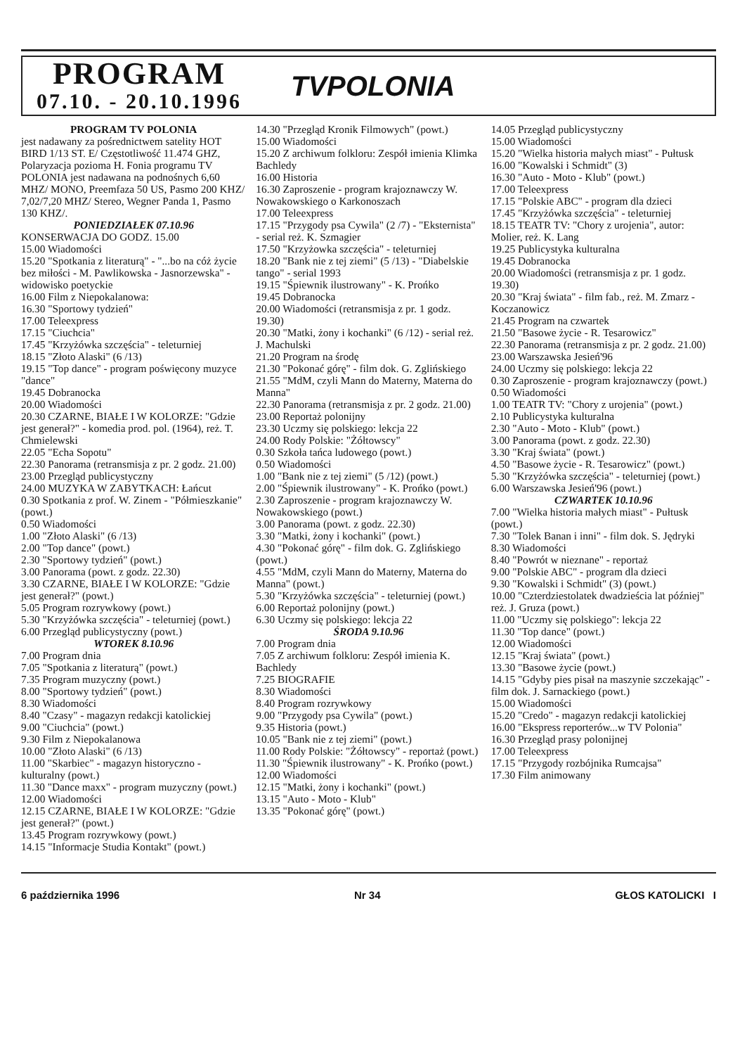PROGRAM
07.10. - 20.10.1996
TVPOLONIA
PROGRAM TV POLONIA
jest nadawany za pośrednictwem satelity HOT BIRD 1/13 ST. E/ Częstotliwość 11.474 GHZ, Polaryzacja pozioma H. Fonia programu TV POLONIA jest nadawana na podnośnych 6,60 MHZ/ MONO, Preemfaza 50 US, Pasmo 200 KHZ/ 7,02/7,20 MHZ/ Stereo, Wegner Panda 1, Pasmo 130 KHZ/.
PONIEDZIAŁEK 07.10.96
KONSERWACJA DO GODZ. 15.00
15.00 Wiadomości
15.20 "Spotkania z literaturą" - "...bo na cóż życie bez miłości - M. Pawlikowska - Jasnorzewska" - widowisko poetyckie
16.00 Film z Niepokalanowa:
16.30 "Sportowy tydzień"
17.00 Teleexpress
17.15 "Ciuchcia"
17.45 "Krzyżówka szczęścia" - teleturniej
18.15 "Złoto Alaski" (6 /13)
19.15 "Top dance" - program poświęcony muzyce "dance"
19.45 Dobranocka
20.00 Wiadomości
20.30 CZARNE, BIAŁE I W KOLORZE: "Gdzie jest generał?" - komedia prod. pol. (1964), reż. T. Chmielewski
22.05 "Echa Sopotu"
22.30 Panorama (retransmisja z pr. 2 godz. 21.00)
23.00 Przegląd publicystyczny
24.00 MUZYKA W ZABYTKACH: Łańcut
0.30 Spotkania z prof. W. Zinem - "Półmieszkanie" (powt.)
0.50 Wiadomości
1.00 "Złoto Alaski" (6 /13)
2.00 "Top dance" (powt.)
2.30 "Sportowy tydzień" (powt.)
3.00 Panorama (powt. z godz. 22.30)
3.30 CZARNE, BIAŁE I W KOLORZE: "Gdzie jest generał?" (powt.)
5.05 Program rozrywkowy (powt.)
5.30 "Krzyżówka szczęścia" - teleturniej (powt.)
6.00 Przegląd publicystyczny (powt.)
WTOREK 8.10.96
7.00 Program dnia
7.05 "Spotkania z literaturą" (powt.)
7.35 Program muzyczny (powt.)
8.00 "Sportowy tydzień" (powt.)
8.30 Wiadomości
8.40 "Czasy" - magazyn redakcji katolickiej
9.00 "Ciuchcia" (powt.)
9.30 Film z Niepokalanowa
10.00 "Złoto Alaski" (6 /13)
11.00 "Skarbiec" - magazyn historyczno - kulturalny (powt.)
11.30 "Dance maxx" - program muzyczny (powt.)
12.00 Wiadomości
12.15 CZARNE, BIAŁE I W KOLORZE: "Gdzie jest generał?" (powt.)
13.45 Program rozrywkowy (powt.)
14.15 "Informacje Studia Kontakt" (powt.)
14.30 "Przegląd Kronik Filmowych" (powt.)
15.00 Wiadomości
15.20 Z archiwum folkloru: Zespół imienia Klimka Bachledy
16.00 Historia
16.30 Zaproszenie - program krajoznawczy W. Nowakowskiego o Karkonoszach
17.00 Teleexpress
17.15 "Przygody psa Cywila" (2 /7) - "Eksternista" - serial reż. K. Szmagier
17.50 "Krzyżowka szczęścia" - teleturniej
18.20 "Bank nie z tej ziemi" (5 /13) - "Diabelskie tango" - serial 1993
19.15 "Śpiewnik ilustrowany" - K. Prońko
19.45 Dobranocka
20.00 Wiadomości (retransmisja z pr. 1 godz. 19.30)
20.30 "Matki, żony i kochanki" (6 /12) - serial reż. J. Machulski
21.20 Program na środę
21.30 "Pokonać górę" - film dok. G. Zglińskiego
21.55 "MdM, czyli Mann do Materny, Materna do Manna"
22.30 Panorama (retransmisja z pr. 2 godz. 21.00)
23.00 Reportaż polonijny
23.30 Uczmy się polskiego: lekcja 22
24.00 Rody Polskie: "Żółtowscy"
0.30 Szkoła tańca ludowego (powt.)
0.50 Wiadomości
1.00 "Bank nie z tej ziemi" (5 /12) (powt.)
2.00 "Śpiewnik ilustrowany" - K. Prońko (powt.)
2.30 Zaproszenie - program krajoznawczy W. Nowakowskiego (powt.)
3.00 Panorama (powt. z godz. 22.30)
3.30 "Matki, żony i kochanki" (powt.)
4.30 "Pokonać górę" - film dok. G. Zglińskiego (powt.)
4.55 "MdM, czyli Mann do Materny, Materna do Manna" (powt.)
5.30 "Krzyżówka szczęścia" - teleturniej (powt.)
6.00 Reportaż polonijny (powt.)
6.30 Uczmy się polskiego: lekcja 22
ŚRODA 9.10.96
7.00 Program dnia
7.05 Z archiwum folkloru: Zespół imienia K. Bachledy
7.25 BIOGRAFIE
8.30 Wiadomości
8.40 Program rozrywkowy
9.00 "Przygody psa Cywila" (powt.)
9.35 Historia (powt.)
10.05 "Bank nie z tej ziemi" (powt.)
11.00 Rody Polskie: "Żółtowscy" - reportaż (powt.)
11.30 "Śpiewnik ilustrowany" - K. Prońko (powt.)
12.00 Wiadomości
12.15 "Matki, żony i kochanki" (powt.)
13.15 "Auto - Moto - Klub"
13.35 "Pokonać górę" (powt.)
14.05 Przegląd publicystyczny
15.00 Wiadomości
15.20 "Wielka historia małych miast" - Pułtusk
16.00 "Kowalski i Schmidt" (3)
16.30 "Auto - Moto - Klub" (powt.)
17.00 Teleexpress
17.15 "Polskie ABC" - program dla dzieci
17.45 "Krzyżówka szczęścia" - teleturniej
18.15 TEATR TV: "Chory z urojenia", autor: Molier, reż. K. Lang
19.25 Publicystyka kulturalna
19.45 Dobranocka
20.00 Wiadomości (retransmisja z pr. 1 godz. 19.30)
20.30 "Kraj świata" - film fab., reż. M. Zmarz - Koczanowicz
21.45 Program na czwartek
21.50 "Basowe życie - R. Tesarowicz"
22.30 Panorama (retransmisja z pr. 2 godz. 21.00)
23.00 Warszawska Jesień'96
24.00 Uczmy się polskiego: lekcja 22
0.30 Zaproszenie - program krajoznawczy (powt.)
0.50 Wiadomości
1.00 TEATR TV: "Chory z urojenia" (powt.)
2.10 Publicystyka kulturalna
2.30 "Auto - Moto - Klub" (powt.)
3.00 Panorama (powt. z godz. 22.30)
3.30 "Kraj świata" (powt.)
4.50 "Basowe życie - R. Tesarowicz" (powt.)
5.30 "Krzyżówka szczęścia" - teleturniej (powt.)
6.00 Warszawska Jesień'96 (powt.)
CZWARTEK 10.10.96
7.00 "Wielka historia małych miast" - Pułtusk (powt.)
7.30 "Tolek Banan i inni" - film dok. S. Jędryki
8.30 Wiadomości
8.40 "Powrót w nieznane" - reportaż
9.00 "Polskie ABC" - program dla dzieci
9.30 "Kowalski i Schmidt" (3) (powt.)
10.00 "Czterdziestolatek dwadzieścia lat później" reż. J. Gruza (powt.)
11.00 "Uczmy się polskiego": lekcja 22
11.30 "Top dance" (powt.)
12.00 Wiadomości
12.15 "Kraj świata" (powt.)
13.30 "Basowe życie (powt.)
14.15 "Gdyby pies pisał na maszynie szczekając" - film dok. J. Sarnackiego (powt.)
15.00 Wiadomości
15.20 "Credo" - magazyn redakcji katolickiej
16.00 "Ekspress reporterów...w TV Polonia"
16.30 Przegląd prasy polonijnej
17.00 Teleexpress
17.15 "Przygody rozbójnika Rumcajsa"
17.30 Film animowany
6 października 1996 Nr 34 GŁOS KATOLICKI I